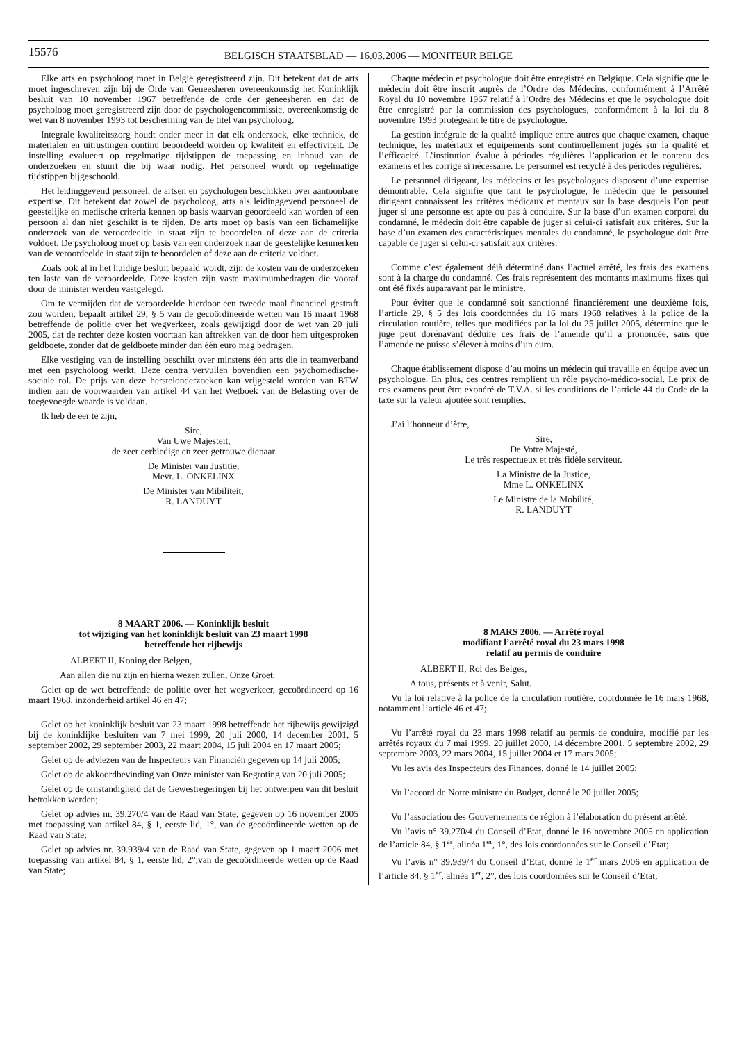15576
BELGISCH STAATSBLAD — 16.03.2006 — MONITEUR BELGE
Elke arts en psycholoog moet in België geregistreerd zijn. Dit betekent dat de arts moet ingeschreven zijn bij de Orde van Geneesheren overeenkomstig het Koninklijk besluit van 10 november 1967 betreffende de orde der geneesheren en dat de psycholoog moet geregistreerd zijn door de psychologencommissie, overeenkomstig de wet van 8 november 1993 tot bescherming van de titel van psycholoog.
Integrale kwaliteitszorg houdt onder meer in dat elk onderzoek, elke techniek, de materialen en uitrustingen continu beoordeeld worden op kwaliteit en effectiviteit. De instelling evalueert op regelmatige tijdstippen de toepassing en inhoud van de onderzoeken en stuurt die bij waar nodig. Het personeel wordt op regelmatige tijdstippen bijgeschoold.
Het leidinggevend personeel, de artsen en psychologen beschikken over aantoonbare expertise. Dit betekent dat zowel de psycholoog, arts als leidinggevend personeel de geestelijke en medische criteria kennen op basis waarvan geoordeeld kan worden of een persoon al dan niet geschikt is te rijden. De arts moet op basis van een lichamelijke onderzoek van de veroordeelde in staat zijn te beoordelen of deze aan de criteria voldoet. De psycholoog moet op basis van een onderzoek naar de geestelijke kenmerken van de veroordeelde in staat zijn te beoordelen of deze aan de criteria voldoet.
Zoals ook al in het huidige besluit bepaald wordt, zijn de kosten van de onderzoeken ten laste van de veroordeelde. Deze kosten zijn vaste maximumbedragen die vooraf door de minister werden vastgelegd.
Om te vermijden dat de veroordeelde hierdoor een tweede maal financieel gestraft zou worden, bepaalt artikel 29, § 5 van de gecoördineerde wetten van 16 maart 1968 betreffende de politie over het wegverkeer, zoals gewijzigd door de wet van 20 juli 2005, dat de rechter deze kosten voortaan kan aftrekken van de door hem uitgesproken geldboete, zonder dat de geldboete minder dan één euro mag bedragen.
Elke vestiging van de instelling beschikt over minstens één arts die in teamverband met een psycholoog werkt. Deze centra vervullen bovendien een psychomedische-sociale rol. De prijs van deze herstelonderzoeken kan vrijgesteld worden van BTW indien aan de voorwaarden van artikel 44 van het Wetboek van de Belasting over de toegevoegde waarde is voldaan.
Ik heb de eer te zijn,
Sire,
Van Uwe Majesteit,
de zeer eerbiedige en zeer getrouwe dienaar
De Minister van Justitie,
Mevr. L. ONKELINX
De Minister van Mibiliteit,
R. LANDUYT
8 MAART 2006. — Koninklijk besluit
tot wijziging van het koninklijk besluit van 23 maart 1998
betreffende het rijbewijs
ALBERT II, Koning der Belgen,
Aan allen die nu zijn en hierna wezen zullen, Onze Groet.
Gelet op de wet betreffende de politie over het wegverkeer, gecoördineerd op 16 maart 1968, inzonderheid artikel 46 en 47;
Gelet op het koninklijk besluit van 23 maart 1998 betreffende het rijbewijs gewijzigd bij de koninklijke besluiten van 7 mei 1999, 20 juli 2000, 14 december 2001, 5 september 2002, 29 september 2003, 22 maart 2004, 15 juli 2004 en 17 maart 2005;
Gelet op de adviezen van de Inspecteurs van Financiën gegeven op 14 juli 2005;
Gelet op de akkoordbevinding van Onze minister van Begroting van 20 juli 2005;
Gelet op de omstandigheid dat de Gewestregeringen bij het ontwerpen van dit besluit betrokken werden;
Gelet op advies nr. 39.270/4 van de Raad van State, gegeven op 16 november 2005 met toepassing van artikel 84, § 1, eerste lid, 1°, van de gecoördineerde wetten op de Raad van State;
Gelet op advies nr. 39.939/4 van de Raad van State, gegeven op 1 maart 2006 met toepassing van artikel 84, § 1, eerste lid, 2°,van de gecoördineerde wetten op de Raad van State;
Chaque médecin et psychologue doit être enregistré en Belgique. Cela signifie que le médecin doit être inscrit auprès de l’Ordre des Médecins, conformément à l’Arrêté Royal du 10 novembre 1967 relatif à l’Ordre des Médecins et que le psychologue doit être enregistré par la commission des psychologues, conformément à la loi du 8 novembre 1993 protégeant le titre de psychologue.
La gestion intégrale de la qualité implique entre autres que chaque examen, chaque technique, les matériaux et équipements sont continuellement jugés sur la qualité et l’efficacité. L’institution évalue à périodes régulières l’application et le contenu des examens et les corrige si nécessaire. Le personnel est recyclé à des périodes régulières.
Le personnel dirigeant, les médecins et les psychologues disposent d’une expertise démontrable. Cela signifie que tant le psychologue, le médecin que le personnel dirigeant connaissent les critères médicaux et mentaux sur la base desquels l’on peut juger si une personne est apte ou pas à conduire. Sur la base d’un examen corporel du condamné, le médecin doit être capable de juger si celui-ci satisfait aux critères. Sur la base d’un examen des caractéristiques mentales du condamné, le psychologue doit être capable de juger si celui-ci satisfait aux critères.
Comme c’est également déjà déterminé dans l’actuel arrêté, les frais des examens sont à la charge du condamné. Ces frais représentent des montants maximums fixes qui ont été fixés auparavant par le ministre.
Pour éviter que le condamné soit sanctionné financièrement une deuxième fois, l’article 29, § 5 des lois coordonnées du 16 mars 1968 relatives à la police de la circulation routière, telles que modifiées par la loi du 25 juillet 2005, détermine que le juge peut dorénavant déduire ces frais de l’amende qu’il a prononcée, sans que l’amende ne puisse s’élever à moins d’un euro.
Chaque établissement dispose d’au moins un médecin qui travaille en équipe avec un psychologue. En plus, ces centres remplient un rôle psycho-médico-social. Le prix de ces examens peut être exonéré de T.V.A. si les conditions de l’article 44 du Code de la taxe sur la valeur ajoutée sont remplies.
J’ai l’honneur d’être,
Sire,
De Votre Majesté,
Le très respectueux et très fidèle serviteur.
La Ministre de la Justice,
Mme L. ONKELINX
Le Ministre de la Mobilité,
R. LANDUYT
8 MARS 2006. — Arrêté royal
modifiant l’arrêté royal du 23 mars 1998
relatif au permis de conduire
ALBERT II, Roi des Belges,
A tous, présents et à venir, Salut.
Vu la loi relative à la police de la circulation routière, coordonnée le 16 mars 1968, notamment l’article 46 et 47;
Vu l’arrêté royal du 23 mars 1998 relatif au permis de conduire, modifié par les arrêtés royaux du 7 mai 1999, 20 juillet 2000, 14 décembre 2001, 5 septembre 2002, 29 septembre 2003, 22 mars 2004, 15 juillet 2004 et 17 mars 2005;
Vu les avis des Inspecteurs des Finances, donné le 14 juillet 2005;
Vu l’accord de Notre ministre du Budget, donné le 20 juillet 2005;
Vu l’association des Gouvernements de région à l’élaboration du présent arrêté;
Vu l’avis n° 39.270/4 du Conseil d’Etat, donné le 16 novembre 2005 en application de l’article 84, § 1<sup>er</sup>, alinéa 1<sup>er</sup>, 1°, des lois coordonnées sur le Conseil d’Etat;
Vu l’avis n° 39.939/4 du Conseil d’Etat, donné le 1<sup>er</sup> mars 2006 en application de l’article 84, § 1<sup>er</sup>, alinéa 1<sup>er</sup>, 2°, des lois coordonnées sur le Conseil d’Etat;